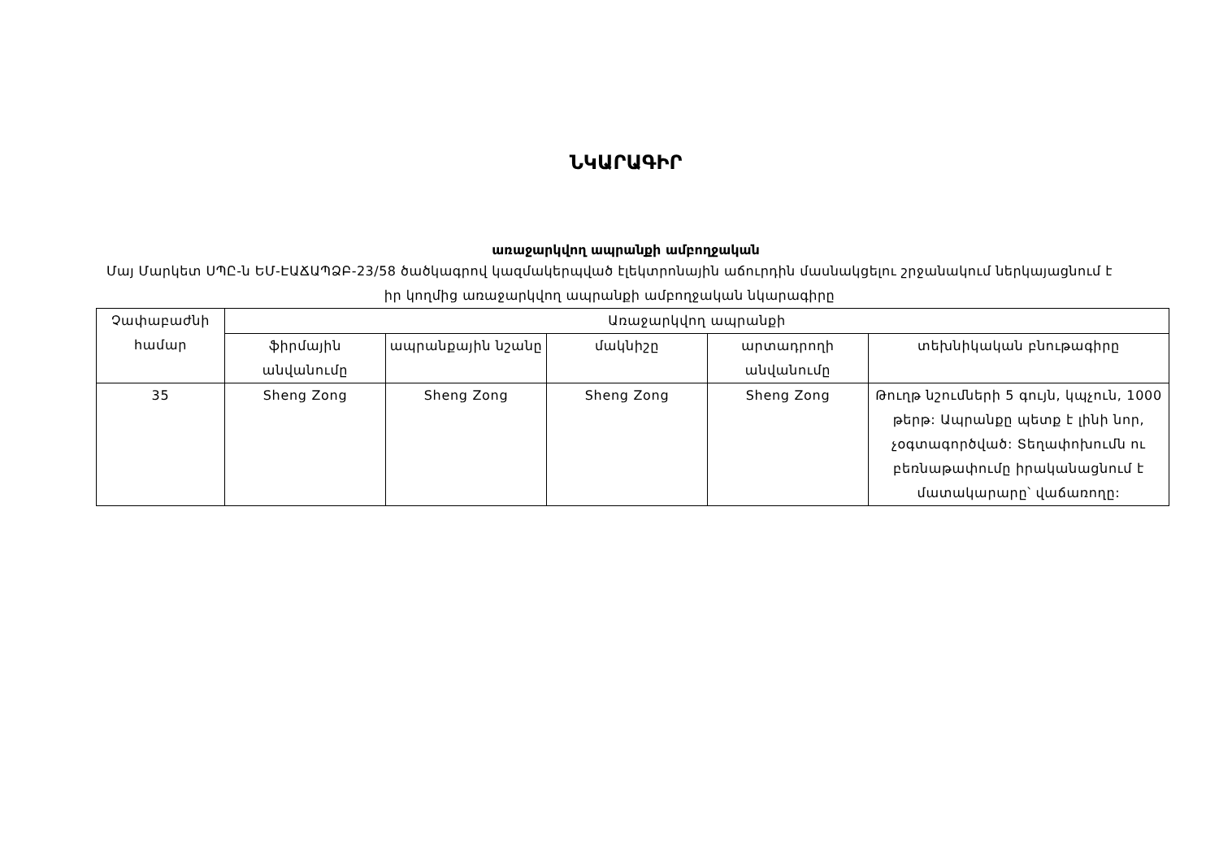ՆԿԱՐԱԳԻՐ
առաջարկվող ապրանքի ամբողջական
Մայ Մարկետ ՍՊԸ-ն ԵՄ-ԷԱՃԱՊՁԲ-23/58 ծածկագրով կազմակերպված էլեկտրոնային աճուրդին մասնակցելու շրջանակում ներկայացնում է իր կողմից առաջարկվող ապրանքի ամբողջական նկարագիրը
| Չափաբաժնի համար | Առաջարկվող ապրանքի | | | | |
| --- | --- | --- | --- | --- | --- |
| | ֆիրմային անվանումը | ապրանքային նշանը | մակնիշը | արտադրողի անվանումը | տեխնիկական բնութագիրը |
| 35 | Sheng Zong | Sheng Zong | Sheng Zong | Sheng Zong | Թուղթ նշումների 5 գույն, կպչուն, 1000 թերթ: Ապրանքը պետք է լինի նոր, չօգտագործված: Տեղափոխումն ու բեռնաթափումը իրականացնում է մատակարարը՝ վաճառողը: |